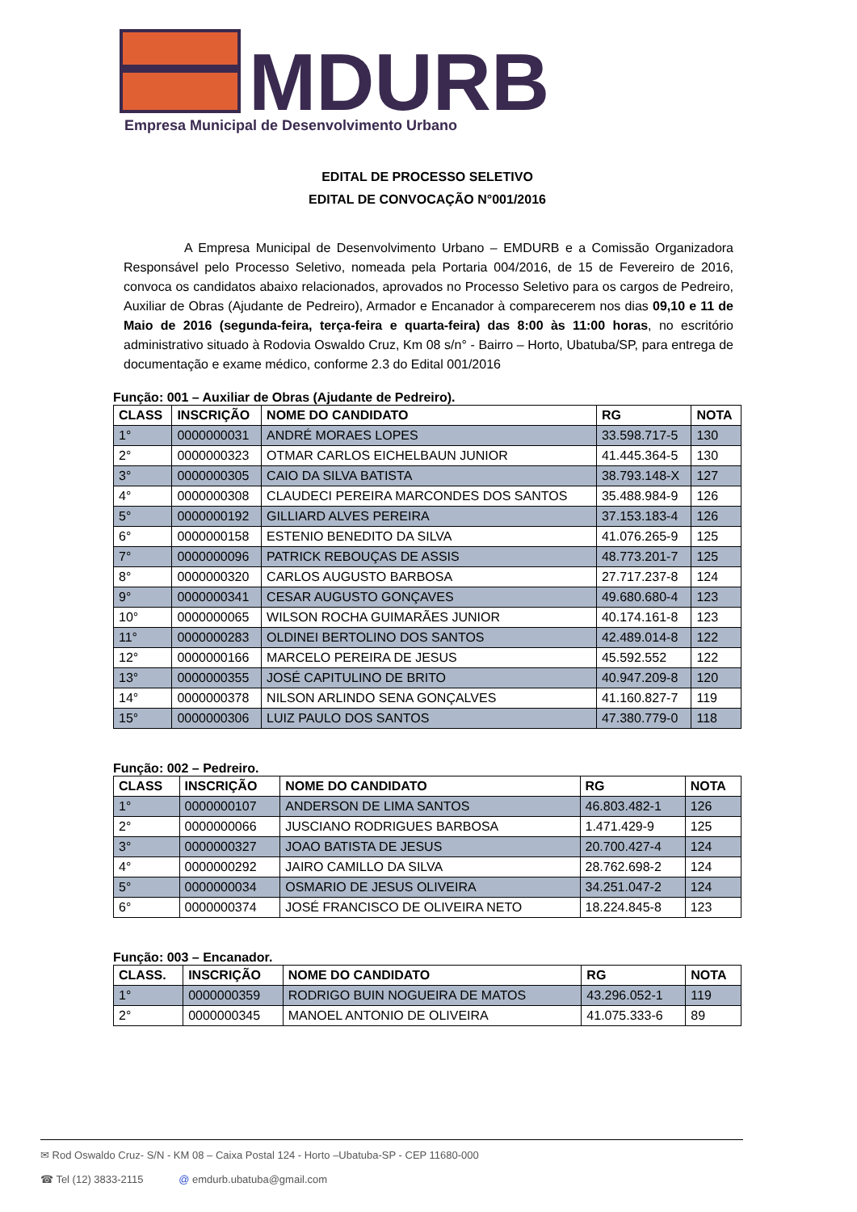MDURB
Empresa Municipal de Desenvolvimento Urbano
EDITAL DE PROCESSO SELETIVO
EDITAL DE CONVOCAÇÃO N°001/2016
A Empresa Municipal de Desenvolvimento Urbano – EMDURB e a Comissão Organizadora Responsável pelo Processo Seletivo, nomeada pela Portaria 004/2016, de 15 de Fevereiro de 2016, convoca os candidatos abaixo relacionados, aprovados no Processo Seletivo para os cargos de Pedreiro, Auxiliar de Obras (Ajudante de Pedreiro), Armador e Encanador à comparecerem nos dias 09,10 e 11 de Maio de 2016 (segunda-feira, terça-feira e quarta-feira) das 8:00 às 11:00 horas, no escritório administrativo situado à Rodovia Oswaldo Cruz, Km 08 s/n° - Bairro – Horto, Ubatuba/SP, para entrega de documentação e exame médico, conforme 2.3 do Edital 001/2016
Função: 001 – Auxiliar de Obras (Ajudante de Pedreiro).
| CLASS | INSCRIÇÃO | NOME DO CANDIDATO | RG | NOTA |
| --- | --- | --- | --- | --- |
| 1° | 0000000031 | ANDRÉ MORAES LOPES | 33.598.717-5 | 130 |
| 2° | 0000000323 | OTMAR CARLOS EICHELBAUN JUNIOR | 41.445.364-5 | 130 |
| 3° | 0000000305 | CAIO DA SILVA BATISTA | 38.793.148-X | 127 |
| 4° | 0000000308 | CLAUDECI PEREIRA MARCONDES DOS SANTOS | 35.488.984-9 | 126 |
| 5° | 0000000192 | GILLIARD ALVES PEREIRA | 37.153.183-4 | 126 |
| 6° | 0000000158 | ESTENIO BENEDITO DA SILVA | 41.076.265-9 | 125 |
| 7° | 0000000096 | PATRICK REBOUÇAS DE ASSIS | 48.773.201-7 | 125 |
| 8° | 0000000320 | CARLOS AUGUSTO BARBOSA | 27.717.237-8 | 124 |
| 9° | 0000000341 | CESAR AUGUSTO GONÇAVES | 49.680.680-4 | 123 |
| 10° | 0000000065 | WILSON ROCHA GUIMARÃES JUNIOR | 40.174.161-8 | 123 |
| 11° | 0000000283 | OLDINEI BERTOLINO DOS SANTOS | 42.489.014-8 | 122 |
| 12° | 0000000166 | MARCELO PEREIRA DE JESUS | 45.592.552 | 122 |
| 13° | 0000000355 | JOSÉ CAPITULINO DE BRITO | 40.947.209-8 | 120 |
| 14° | 0000000378 | NILSON ARLINDO SENA GONÇALVES | 41.160.827-7 | 119 |
| 15° | 0000000306 | LUIZ PAULO DOS SANTOS | 47.380.779-0 | 118 |
Função: 002 – Pedreiro.
| CLASS | INSCRIÇÃO | NOME DO CANDIDATO | RG | NOTA |
| --- | --- | --- | --- | --- |
| 1° | 0000000107 | ANDERSON DE LIMA SANTOS | 46.803.482-1 | 126 |
| 2° | 0000000066 | JUSCIANO RODRIGUES BARBOSA | 1.471.429-9 | 125 |
| 3° | 0000000327 | JOAO BATISTA DE JESUS | 20.700.427-4 | 124 |
| 4° | 0000000292 | JAIRO CAMILLO DA SILVA | 28.762.698-2 | 124 |
| 5° | 0000000034 | OSMARIO DE JESUS OLIVEIRA | 34.251.047-2 | 124 |
| 6° | 0000000374 | JOSÉ FRANCISCO DE OLIVEIRA NETO | 18.224.845-8 | 123 |
Função: 003 – Encanador.
| CLASS. | INSCRIÇÃO | NOME DO CANDIDATO | RG | NOTA |
| --- | --- | --- | --- | --- |
| 1° | 0000000359 | RODRIGO BUIN NOGUEIRA DE MATOS | 43.296.052-1 | 119 |
| 2° | 0000000345 | MANOEL ANTONIO DE OLIVEIRA | 41.075.333-6 | 89 |
✉ Rod Oswaldo Cruz- S/N - KM 08 – Caixa Postal 124 - Horto –Ubatuba-SP - CEP 11680-000
☎ Tel (12) 3833-2115 @ emdurb.ubatuba@gmail.com